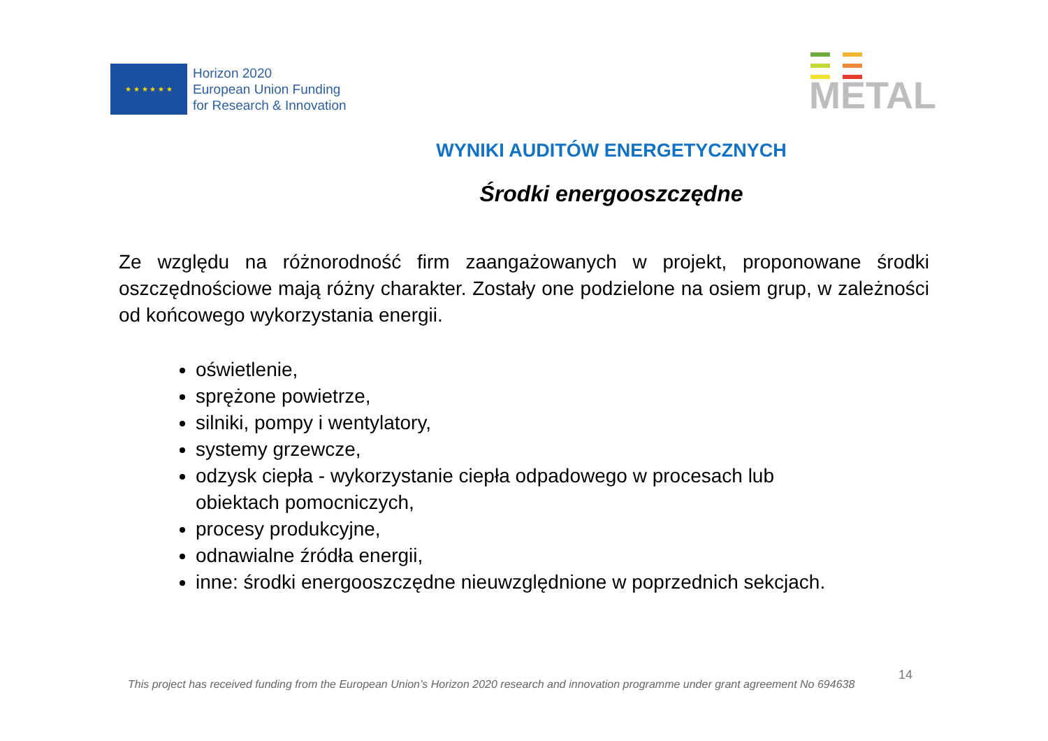★ ★ ★ ★ ★ ★
Horizon 2020
European Union Funding
for Research & Innovation
METAL
WYNIKI AUDITÓW ENERGETYCZNYCH
Środki energooszczędne
Ze względu na różnorodność firm zaangażowanych w projekt, proponowane środki oszczędnościowe mają różny charakter. Zostały one podzielone na osiem grup, w zależności od końcowego wykorzystania energii.
oświetlenie,
sprężone powietrze,
silniki, pompy i wentylatory,
systemy grzewcze,
odzysk ciepła - wykorzystanie ciepła odpadowego w procesach lub obiektach pomocniczych,
procesy produkcyjne,
odnawialne źródła energii,
inne: środki energooszczędne nieuwzględnione w poprzednich sekcjach.
14
This project has received funding from the European Union’s Horizon 2020 research and innovation programme under grant agreement No 694638